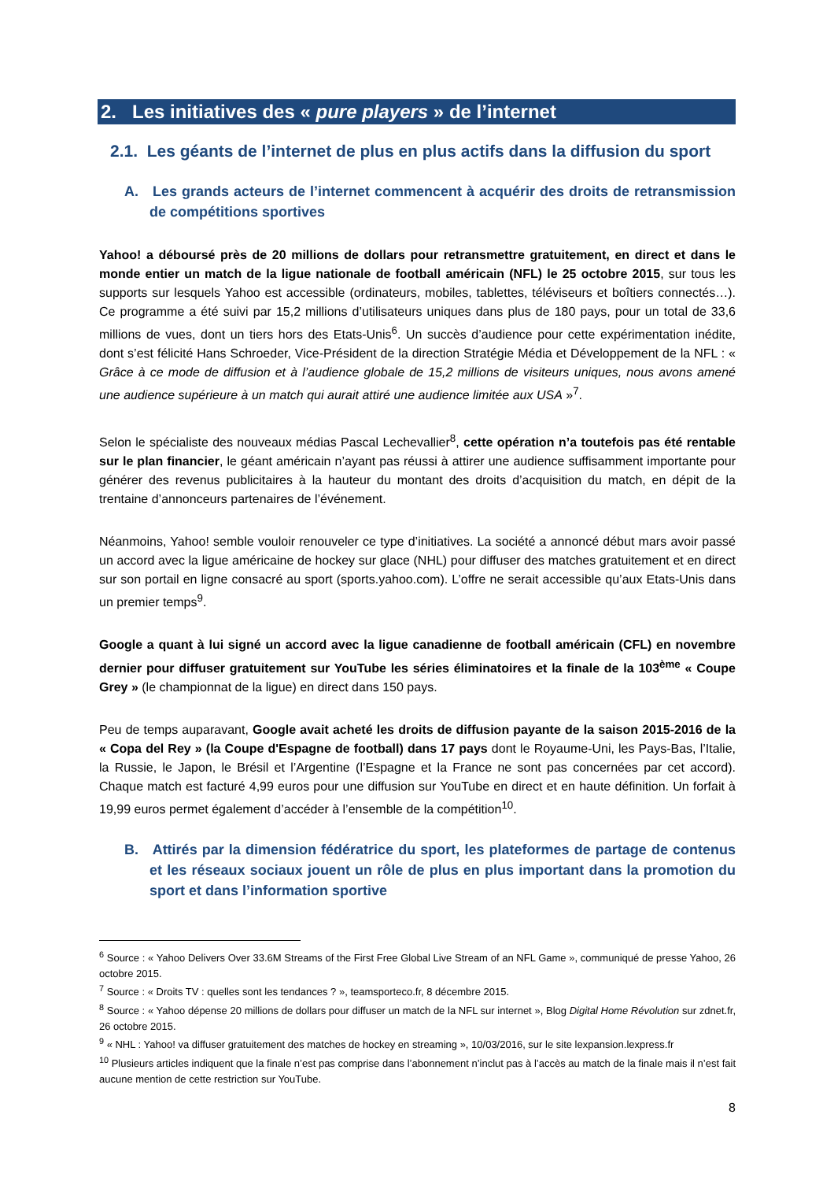2. Les initiatives des « pure players » de l’internet
2.1. Les géants de l’internet de plus en plus actifs dans la diffusion du sport
A. Les grands acteurs de l’internet commencent à acquérir des droits de retransmission de compétitions sportives
Yahoo! a déboursé près de 20 millions de dollars pour retransmettre gratuitement, en direct et dans le monde entier un match de la ligue nationale de football américain (NFL) le 25 octobre 2015, sur tous les supports sur lesquels Yahoo est accessible (ordinateurs, mobiles, tablettes, téléviseurs et boîtiers connectés…). Ce programme a été suivi par 15,2 millions d’utilisateurs uniques dans plus de 180 pays, pour un total de 33,6 millions de vues, dont un tiers hors des Etats-Unis<sup>6</sup>. Un succès d’audience pour cette expérimentation inédite, dont s’est félicité Hans Schroeder, Vice-Président de la direction Stratégie Média et Développement de la NFL : « Grâce à ce mode de diffusion et à l’audience globale de 15,2 millions de visiteurs uniques, nous avons amené une audience supérieure à un match qui aurait attiré une audience limitée aux USA »<sup>7</sup>.
Selon le spécialiste des nouveaux médias Pascal Lechevallier<sup>8</sup>, cette opération n’a toutefois pas été rentable sur le plan financier, le géant américain n’ayant pas réussi à attirer une audience suffisamment importante pour générer des revenus publicitaires à la hauteur du montant des droits d’acquisition du match, en dépit de la trentaine d’annonceurs partenaires de l’événement.
Néanmoins, Yahoo! semble vouloir renouveler ce type d’initiatives. La société a annoncé début mars avoir passé un accord avec la ligue américaine de hockey sur glace (NHL) pour diffuser des matches gratuitement et en direct sur son portail en ligne consacré au sport (sports.yahoo.com). L’offre ne serait accessible qu’aux Etats-Unis dans un premier temps<sup>9</sup>.
Google a quant à lui signé un accord avec la ligue canadienne de football américain (CFL) en novembre dernier pour diffuser gratuitement sur YouTube les séries éliminatoires et la finale de la 103<sup>ème</sup> « Coupe Grey » (le championnat de la ligue) en direct dans 150 pays.
Peu de temps auparavant, Google avait acheté les droits de diffusion payante de la saison 2015-2016 de la « Copa del Rey » (la Coupe d'Espagne de football) dans 17 pays dont le Royaume-Uni, les Pays-Bas, l’Italie, la Russie, le Japon, le Brésil et l’Argentine (l’Espagne et la France ne sont pas concernées par cet accord). Chaque match est facturé 4,99 euros pour une diffusion sur YouTube en direct et en haute définition. Un forfait à 19,99 euros permet également d’accéder à l’ensemble de la compétition<sup>10</sup>.
B. Attirés par la dimension fédératrice du sport, les plateformes de partage de contenus et les réseaux sociaux jouent un rôle de plus en plus important dans la promotion du sport et dans l’information sportive
<sup>6</sup> Source : « Yahoo Delivers Over 33.6M Streams of the First Free Global Live Stream of an NFL Game », communiqué de presse Yahoo, 26 octobre 2015.
<sup>7</sup> Source : « Droits TV : quelles sont les tendances ? », teamsporteco.fr, 8 décembre 2015.
<sup>8</sup> Source : « Yahoo dépense 20 millions de dollars pour diffuser un match de la NFL sur internet », Blog Digital Home Révolution sur zdnet.fr, 26 octobre 2015.
<sup>9</sup> « NHL : Yahoo! va diffuser gratuitement des matches de hockey en streaming », 10/03/2016, sur le site lexpansion.lexpress.fr
<sup>10</sup> Plusieurs articles indiquent que la finale n’est pas comprise dans l’abonnement n’inclut pas à l’accès au match de la finale mais il n’est fait aucune mention de cette restriction sur YouTube.
8